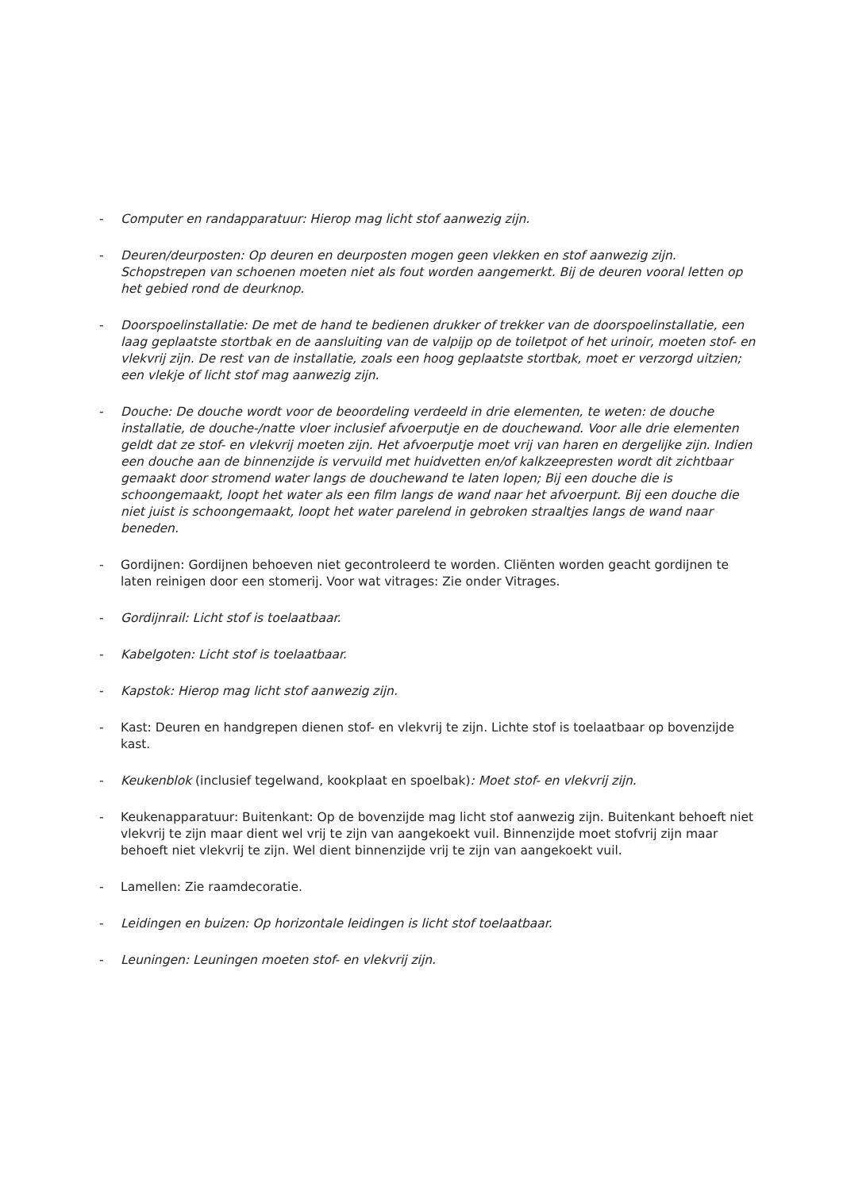- Computer en randapparatuur: Hierop mag licht stof aanwezig zijn.
- Deuren/deurposten: Op deuren en deurposten mogen geen vlekken en stof aanwezig zijn. Schopstrepen van schoenen moeten niet als fout worden aangemerkt. Bij de deuren vooral letten op het gebied rond de deurknop.
- Doorspoelinstallatie: De met de hand te bedienen drukker of trekker van de doorspoelinstallatie, een laag geplaatste stortbak en de aansluiting van de valpijp op de toiletpot of het urinoir, moeten stof- en vlekvrij zijn. De rest van de installatie, zoals een hoog geplaatste stortbak, moet er verzorgd uitzien; een vlekje of licht stof mag aanwezig zijn.
- Douche: De douche wordt voor de beoordeling verdeeld in drie elementen, te weten: de douche installatie, de douche-/natte vloer inclusief afvoerputje en de douchewand. Voor alle drie elementen geldt dat ze stof- en vlekvrij moeten zijn. Het afvoerputje moet vrij van haren en dergelijke zijn. Indien een douche aan de binnenzijde is vervuild met huidvetten en/of kalkzeepresten wordt dit zichtbaar gemaakt door stromend water langs de douchewand te laten lopen; Bij een douche die is schoongemaakt, loopt het water als een film langs de wand naar het afvoerpunt. Bij een douche die niet juist is schoongemaakt, loopt het water parelend in gebroken straaltjes langs de wand naar beneden.
- Gordijnen: Gordijnen behoeven niet gecontroleerd te worden. Cliënten worden geacht gordijnen te laten reinigen door een stomerij. Voor wat vitrages: Zie onder Vitrages.
- Gordijnrail: Licht stof is toelaatbaar.
- Kabelgoten: Licht stof is toelaatbaar.
- Kapstok: Hierop mag licht stof aanwezig zijn.
- Kast: Deuren en handgrepen dienen stof- en vlekvrij te zijn. Lichte stof is toelaatbaar op bovenzijde kast.
- Keukenblok (inclusief tegelwand, kookplaat en spoelbak): Moet stof- en vlekvrij zijn.
- Keukenapparatuur: Buitenkant: Op de bovenzijde mag licht stof aanwezig zijn. Buitenkant behoeft niet vlekvrij te zijn maar dient wel vrij te zijn van aangekoekt vuil. Binnenzijde moet stofvrij zijn maar behoeft niet vlekvrij te zijn. Wel dient binnenzijde vrij te zijn van aangekoekt vuil.
- Lamellen: Zie raamdecoratie.
- Leidingen en buizen: Op horizontale leidingen is licht stof toelaatbaar.
- Leuningen: Leuningen moeten stof- en vlekvrij zijn.